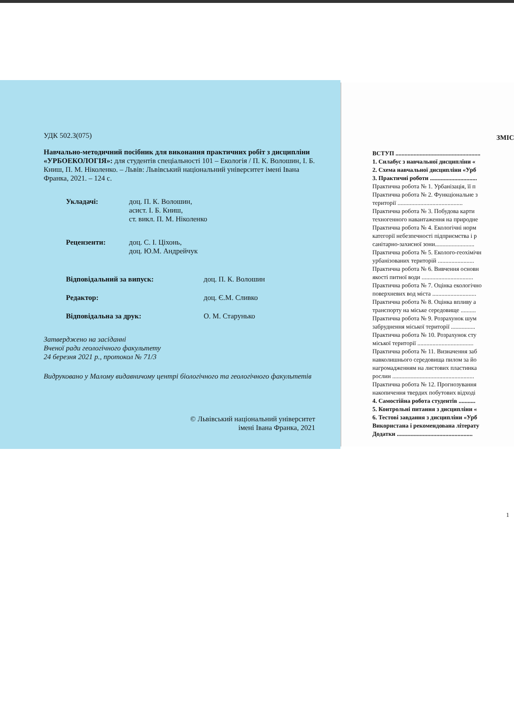УДК 502.3(075)
Навчально-методичний посібник для виконання практичних робіт з дисципліни «УРБОЕКОЛОГІЯ»: для студентів спеціальності 101 – Екологія / П. К. Волошин, І. Б. Книш, П. М. Ніколенко. – Львів: Львівський національний університет імені Івана Франка, 2021. – 124 с.
Укладачі: доц. П. К. Волошин,
асист. І. Б. Книш,
ст. викл. П. М. Ніколенко
Рецензенти: доц. С. І. Ціхонь,
доц. Ю.М. Андрейчук
Відповідальний за випуск: доц. П. К. Волошин
Редактор: доц. Є.М. Сливко
Відповідальна за друк: О. М. Старунько
Затверджено на засіданні
Вченої ради геологічного факультету
24 березня 2021 р., протокол № 71/3
Видруковано у Малому видавничому центрі біологічного та геологічного факультетів
© Львівський національний університет
імені Івана Франка, 2021
ЗМІС
ВСТУП ........................................................
1. Силабус з навчальної дисципліни «
2. Схема навчальної дисципліни «Урб
3. Практичні роботи ...............................
Практична робота № 1. Урбанізація, її п
Практична робота № 2. Функціональне з
території ...........................................
Практична робота № 3. Побудова карти
техногенного навантаження на природне
Практична робота № 4. Екологічні норм
категорії небезпечності підприємства і р
санітарно-захисної зони..........................
Практична робота № 5. Еколого-геохімічн
урбанізованих територій ........................
Практична робота № 6. Вивчення основн
якості питної води ..................................
Практична робота № 7. Оцінка екологічно
поверхневих вод міста .............................
Практична робота № 8. Оцінка впливу а
транспорту на міське середовище ..........
Практична робота № 9. Розрахунок шум
забруднення міської території ................
Практична робота № 10. Розрахунок сту
міської території .....................................
Практична робота № 11. Визначення заб
навколишнього середовища пилом за йо
нагромадженням на листових пластинка
рослин ......................................................
Практична робота № 12. Прогнозування
накопичення твердих побутових відході
4. Самостійна робота студентів ...........
5. Контрольні питання з дисципліни «
6. Тестові завдання з дисципліни «Урб
Використана і рекомендована літерату
Додатки ..................................................
1